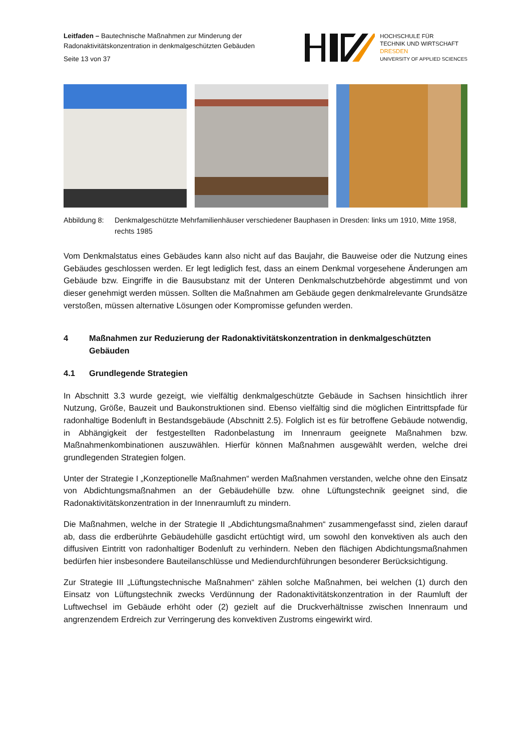Leitfaden – Bautechnische Maßnahmen zur Minderung der
Radonaktivitätskonzentration in denkmalgeschützten Gebäuden
Seite 13 von 37
HOCHSCHULE FÜR
TECHNIK UND WIRTSCHAFT
DRESDEN
UNIVERSITY OF APPLIED SCIENCES
Abbildung 8: Denkmalgeschützte Mehrfamilienhäuser verschiedener Bauphasen in Dresden: links um 1910, Mitte 1958, rechts 1985
Vom Denkmalstatus eines Gebäudes kann also nicht auf das Baujahr, die Bauweise oder die Nutzung eines Gebäudes geschlossen werden. Er legt lediglich fest, dass an einem Denkmal vorgesehene Änderungen am Gebäude bzw. Eingriffe in die Bausubstanz mit der Unteren Denkmalschutzbehörde abgestimmt und von dieser genehmigt werden müssen. Sollten die Maßnahmen am Gebäude gegen denkmalrelevante Grundsätze verstoßen, müssen alternative Lösungen oder Kompromisse gefunden werden.
4 Maßnahmen zur Reduzierung der Radonaktivitätskonzentration in denkmalgeschützten Gebäuden
4.1 Grundlegende Strategien
In Abschnitt 3.3 wurde gezeigt, wie vielfältig denkmalgeschützte Gebäude in Sachsen hinsichtlich ihrer Nutzung, Größe, Bauzeit und Baukonstruktionen sind. Ebenso vielfältig sind die möglichen Eintrittspfade für radonhaltige Bodenluft in Bestandsgebäude (Abschnitt 2.5). Folglich ist es für betroffene Gebäude notwendig, in Abhängigkeit der festgestellten Radonbelastung im Innenraum geeignete Maßnahmen bzw. Maßnahmenkombinationen auszuwählen. Hierfür können Maßnahmen ausgewählt werden, welche drei grundlegenden Strategien folgen.
Unter der Strategie I „Konzeptionelle Maßnahmen“ werden Maßnahmen verstanden, welche ohne den Einsatz von Abdichtungsmaßnahmen an der Gebäudehülle bzw. ohne Lüftungstechnik geeignet sind, die Radonaktivitätskonzentration in der Innenraumluft zu mindern.
Die Maßnahmen, welche in der Strategie II „Abdichtungsmaßnahmen“ zusammengefasst sind, zielen darauf ab, dass die erdberührte Gebäudehülle gasdicht ertüchtigt wird, um sowohl den konvektiven als auch den diffusiven Eintritt von radonhaltiger Bodenluft zu verhindern. Neben den flächigen Abdichtungsmaßnahmen bedürfen hier insbesondere Bauteilanschlüsse und Mediendurchführungen besonderer Berücksichtigung.
Zur Strategie III „Lüftungstechnische Maßnahmen“ zählen solche Maßnahmen, bei welchen (1) durch den Einsatz von Lüftungstechnik zwecks Verdünnung der Radonaktivitätskonzentration in der Raumluft der Luftwechsel im Gebäude erhöht oder (2) gezielt auf die Druckverhältnisse zwischen Innenraum und angrenzendem Erdreich zur Verringerung des konvektiven Zustroms eingewirkt wird.